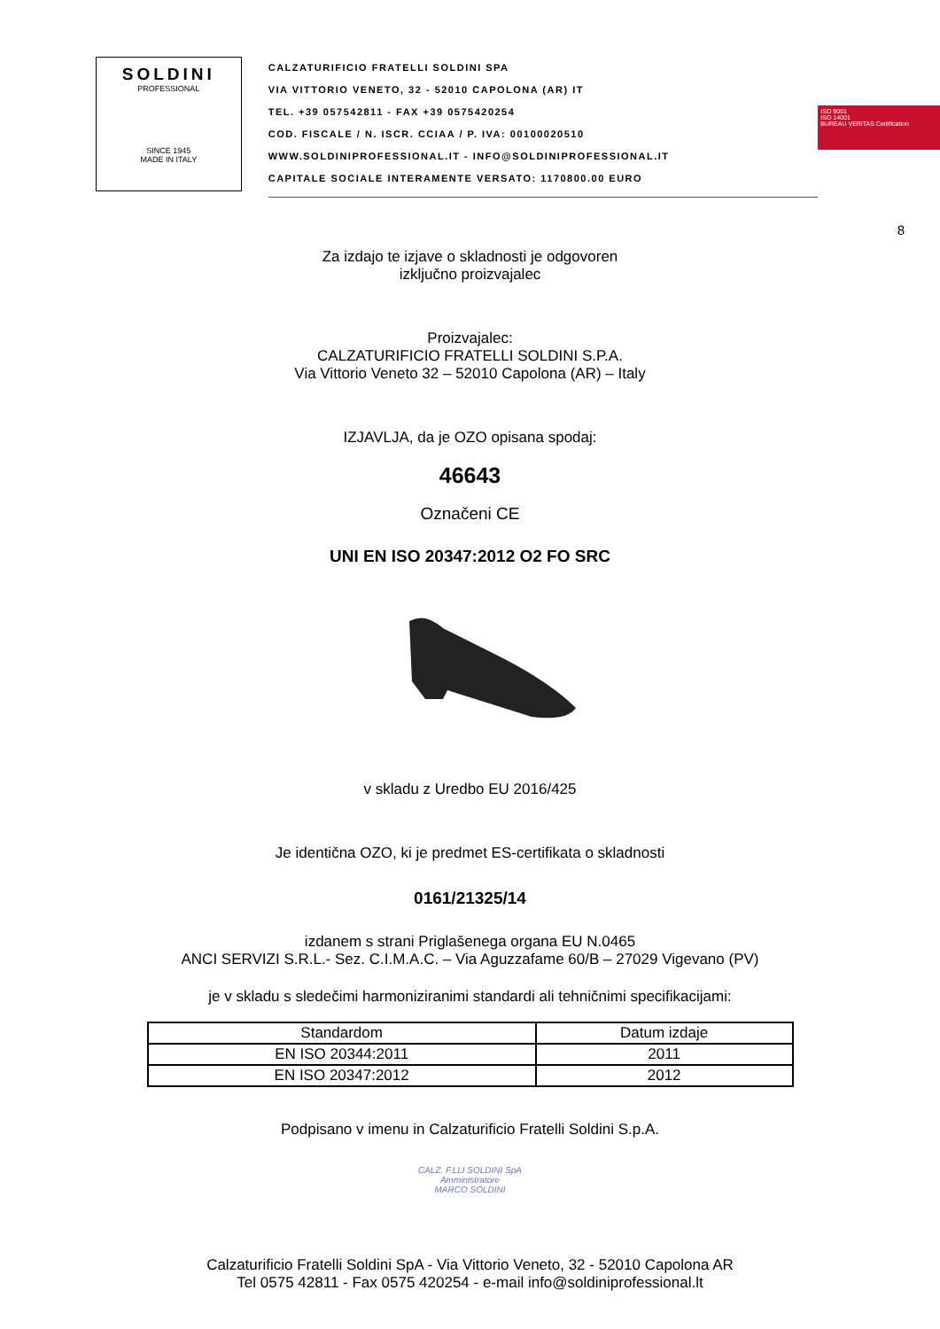SOLDINI
PROFESSIONAL
SINCE 1945
MADE IN ITALY
CALZATURIFICIO FRATELLI SOLDINI SPA
VIA VITTORIO VENETO, 32 - 52010 CAPOLONA (AR) IT
TEL. +39 057542811 - FAX +39 0575420254
COD. FISCALE / N. ISCR. CCIAA / P. IVA: 00100020510
WWW.SOLDINIPROFESSIONAL.IT - INFO@SOLDINIPROFESSIONAL.IT
CAPITALE SOCIALE INTERAMENTE VERSATO: 1170800.00 EURO
ISO 9001
ISO 14001
BUREAU VERITAS Certification
8
Za izdajo te izjave o skladnosti je odgovoren
izključno proizvajalec
Proizvajalec:
CALZATURIFICIO FRATELLI SOLDINI S.P.A.
Via Vittorio Veneto 32 – 52010 Capolona (AR) – Italy
IZJAVLJA, da je OZO opisana spodaj:
46643
Označeni CE
UNI EN ISO 20347:2012 O2 FO SRC
v skladu z Uredbo EU 2016/425
Je identična OZO, ki je predmet ES-certifikata o skladnosti
0161/21325/14
izdanem s strani Priglašenega organa EU N.0465
ANCI SERVIZI S.R.L.- Sez. C.I.M.A.C. – Via Aguzzafame 60/B – 27029 Vigevano (PV)
je v skladu s sledečimi harmoniziranimi standardi ali tehničnimi specifikacijami:
| Standardom | Datum izdaje |
| --- | --- |
| EN ISO 20344:2011 | 2011 |
| EN ISO 20347:2012 | 2012 |
Podpisano v imenu in Calzaturificio Fratelli Soldini S.p.A.
CALZ. F.LLI SOLDINI SpA
Amministratore
MARCO SOLDINI
Calzaturificio Fratelli Soldini SpA - Via Vittorio Veneto, 32 - 52010 Capolona AR
Tel 0575 42811 - Fax 0575 420254 - e-mail info@soldiniprofessional.lt